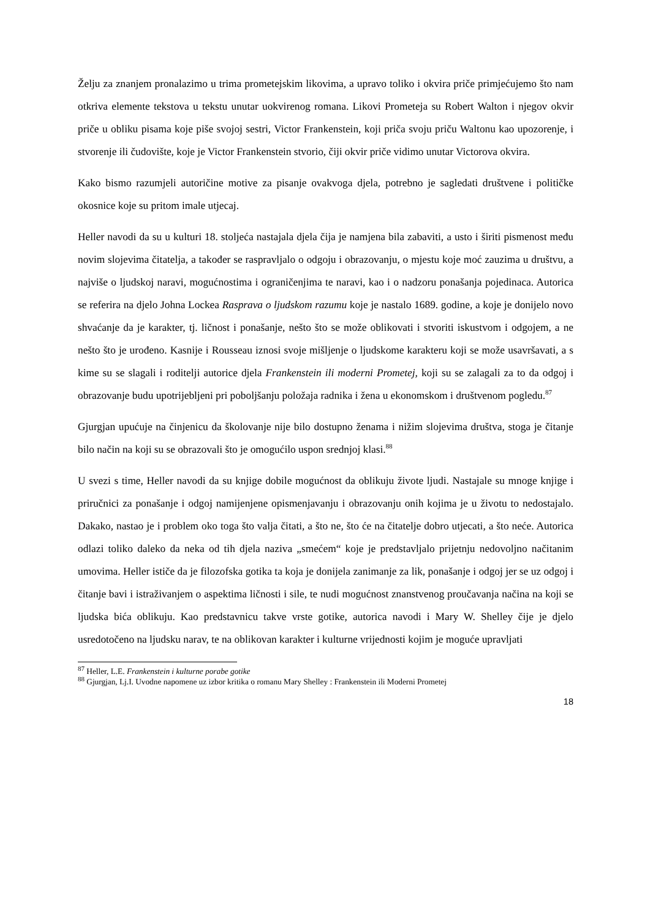Želju za znanjem pronalazimo u trima prometejskim likovima, a upravo toliko i okvira priče primjećujemo što nam otkriva elemente tekstova u tekstu unutar uokvirenog romana. Likovi Prometeja su Robert Walton i njegov okvir priče u obliku pisama koje piše svojoj sestri, Victor Frankenstein, koji priča svoju priču Waltonu kao upozorenje, i stvorenje ili čudovište, koje je Victor Frankenstein stvorio, čiji okvir priče vidimo unutar Victorova okvira.
Kako bismo razumjeli autoričine motive za pisanje ovakvoga djela, potrebno je sagledati društvene i političke okosnice koje su pritom imale utjecaj.
Heller navodi da su u kulturi 18. stoljeća nastajala djela čija je namjena bila zabaviti, a usto i širiti pismenost među novim slojevima čitatelja, a također se raspravljalo o odgoju i obrazovanju, o mjestu koje moć zauzima u društvu, a najviše o ljudskoj naravi, mogućnostima i ograničenjima te naravi, kao i o nadzoru ponašanja pojedinaca. Autorica se referira na djelo Johna Lockea Rasprava o ljudskom razumu koje je nastalo 1689. godine, a koje je donijelo novo shvaćanje da je karakter, tj. ličnost i ponašanje, nešto što se može oblikovati i stvoriti iskustvom i odgojem, a ne nešto što je urođeno. Kasnije i Rousseau iznosi svoje mišljenje o ljudskome karakteru koji se može usavršavati, a s kime su se slagali i roditelji autorice djela Frankenstein ili moderni Prometej, koji su se zalagali za to da odgoj i obrazovanje budu upotrijebljeni pri poboljšanju položaja radnika i žena u ekonomskom i društvenom pogledu.<sup>87</sup>
Gjurgjan upućuje na činjenicu da školovanje nije bilo dostupno ženama i nižim slojevima društva, stoga je čitanje bilo način na koji su se obrazovali što je omogućilo uspon srednjoj klasi.<sup>88</sup>
U svezi s time, Heller navodi da su knjige dobile mogućnost da oblikuju živote ljudi. Nastajale su mnoge knjige i priručnici za ponašanje i odgoj namijenjene opismenjavanju i obrazovanju onih kojima je u životu to nedostajalo. Dakako, nastao je i problem oko toga što valja čitati, a što ne, što će na čitatelje dobro utjecati, a što neće. Autorica odlazi toliko daleko da neka od tih djela naziva „smećem“ koje je predstavljalo prijetnju nedovoljno načitanim umovima. Heller ističe da je filozofska gotika ta koja je donijela zanimanje za lik, ponašanje i odgoj jer se uz odgoj i čitanje bavi i istraživanjem o aspektima ličnosti i sile, te nudi mogućnost znanstvenog proučavanja načina na koji se ljudska bića oblikuju. Kao predstavnicu takve vrste gotike, autorica navodi i Mary W. Shelley čije je djelo usredotočeno na ljudsku narav, te na oblikovan karakter i kulturne vrijednosti kojim je moguće upravljati
<sup>87</sup> Heller, L.E. Frankenstein i kulturne porabe gotike
<sup>88</sup> Gjurgjan, Lj.I. Uvodne napomene uz izbor kritika o romanu Mary Shelley : Frankenstein ili Moderni Prometej
18